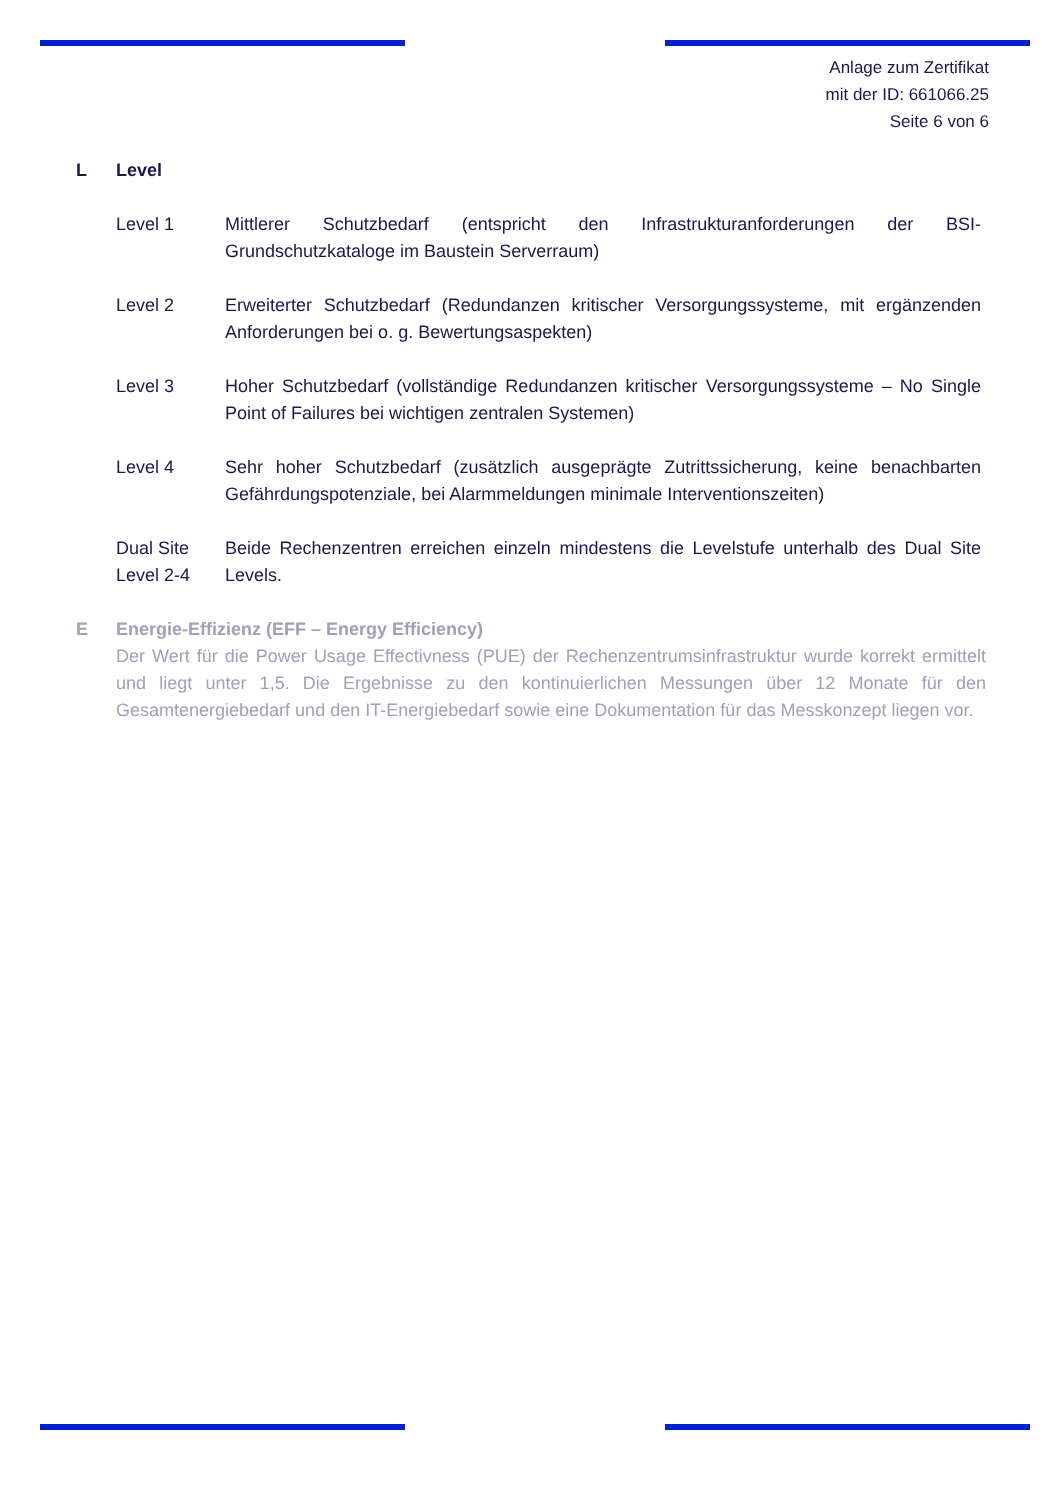Anlage zum Zertifikat
mit der ID: 661066.25
Seite 6 von 6
L Level
Level 1 Mittlerer Schutzbedarf (entspricht den Infrastrukturanforderungen der BSI-Grundschutzkataloge im Baustein Serverraum)
Level 2 Erweiterter Schutzbedarf (Redundanzen kritischer Versorgungssysteme, mit ergänzenden Anforderungen bei o. g. Bewertungsaspekten)
Level 3 Hoher Schutzbedarf (vollständige Redundanzen kritischer Versorgungssysteme – No Single Point of Failures bei wichtigen zentralen Systemen)
Level 4 Sehr hoher Schutzbedarf (zusätzlich ausgeprägte Zutrittssicherung, keine benachbarten Gefährdungspotenziale, bei Alarmmeldungen minimale Interventionszeiten)
Dual Site Level 2-4
Beide Rechenzentren erreichen einzeln mindestens die Levelstufe unterhalb des Dual Site Levels.
E Energie-Effizienz (EFF – Energy Efficiency)
Der Wert für die Power Usage Effectivness (PUE) der Rechenzentrumsinfrastruktur wurde korrekt ermittelt und liegt unter 1,5. Die Ergebnisse zu den kontinuierlichen Messungen über 12 Monate für den Gesamtenergiebedarf und den IT-Energiebedarf sowie eine Dokumentation für das Messkonzept liegen vor.